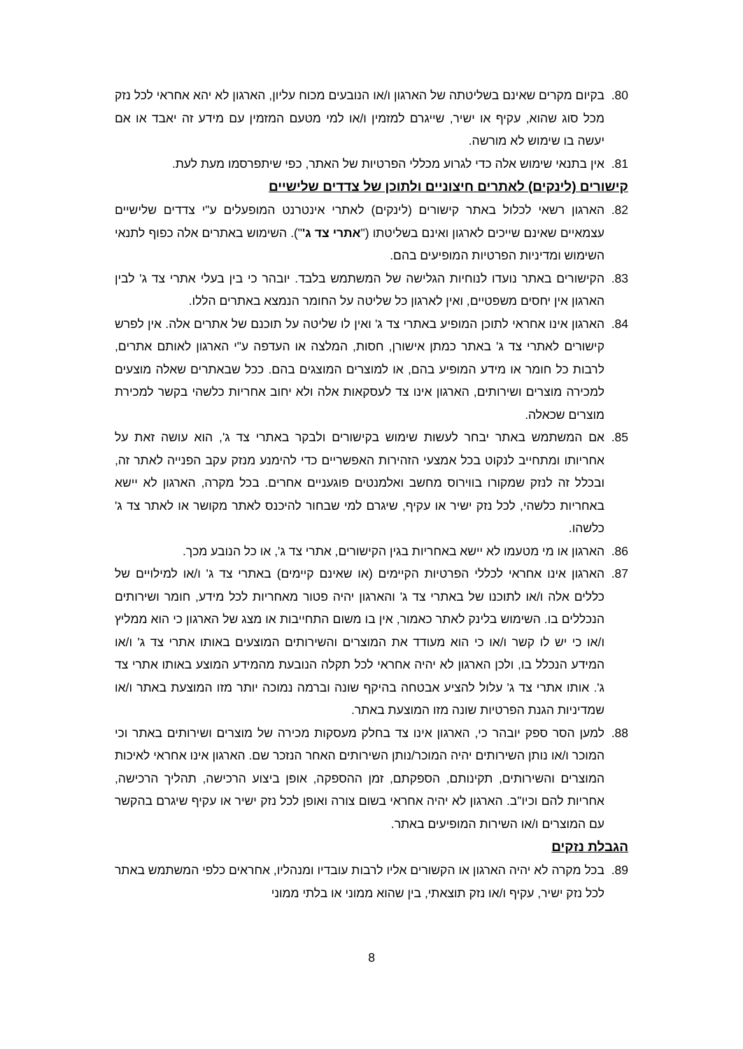80. בקיום מקרים שאינם בשליטתה של הארגון ו/או הנובעים מכוח עליון, הארגון לא יהא אחראי לכל נזק מכל סוג שהוא, עקיף או ישיר, שייגרם למזמין ו/או למי מטעם המזמין עם מידע זה יאבד או אם יעשה בו שימוש לא מורשה.
81. אין בתנאי שימוש אלה כדי לגרוע מכללי הפרטיות של האתר, כפי שיתפרסמו מעת לעת.
קישורים (לינקים) לאתרים חיצוניים ולתוכן של צדדים שלישיים
82. הארגון רשאי לכלול באתר קישורים (לינקים) לאתרי אינטרנט המופעלים ע"י צדדים שלישיים עצמאיים שאינם שייכים לארגון ואינם בשליטתו ("אתרי צד ג'"). השימוש באתרים אלה כפוף לתנאי השימוש ומדיניות הפרטיות המופיעים בהם.
83. הקישורים באתר נועדו לנוחיות הגלישה של המשתמש בלבד. יובהר כי בין בעלי אתרי צד ג' לבין הארגון אין יחסים משפטיים, ואין לארגון כל שליטה על החומר הנמצא באתרים הללו.
84. הארגון אינו אחראי לתוכן המופיע באתרי צד ג' ואין לו שליטה על תוכנם של אתרים אלה. אין לפרש קישורים לאתרי צד ג' באתר כמתן אישורן, חסות, המלצה או העדפה ע"י הארגון לאותם אתרים, לרבות כל חומר או מידע המופיע בהם, או למוצרים המוצגים בהם. ככל שבאתרים שאלה מוצעים למכירה מוצרים ושירותים, הארגון אינו צד לעסקאות אלה ולא יחוב אחריות כלשהי בקשר למכירת מוצרים שכאלה.
85. אם המשתמש באתר יבחר לעשות שימוש בקישורים ולבקר באתרי צד ג', הוא עושה זאת על אחריותו ומתחייב לנקוט בכל אמצעי הזהירות האפשריים כדי להימנע מנזק עקב הפנייה לאתר זה, ובכלל זה לנזק שמקורו בווירוס מחשב ואלמנטים פוגעניים אחרים. בכל מקרה, הארגון לא יישא באחריות כלשהי, לכל נזק ישיר או עקיף, שיגרם למי שבחור להיכנס לאתר מקושר או לאתר צד ג' כלשהו.
86. הארגון או מי מטעמו לא יישא באחריות בגין הקישורים, אתרי צד ג', או כל הנובע מכך.
87. הארגון אינו אחראי לכללי הפרטיות הקיימים (או שאינם קיימים) באתרי צד ג' ו/או למילויים של כללים אלה ו/או לתוכנו של באתרי צד ג' והארגון יהיה פטור מאחריות לכל מידע, חומר ושירותים הנכללים בו. השימוש בלינק לאתר כאמור, אין בו משום התחייבות או מצג של הארגון כי הוא ממליץ ו/או כי יש לו קשר ו/או כי הוא מעודד את המוצרים והשירותים המוצעים באותו אתרי צד ג' ו/או המידע הנכלל בו, ולכן הארגון לא יהיה אחראי לכל תקלה הנובעת מהמידע המוצע באותו אתרי צד ג'. אותו אתרי צד ג' עלול להציע אבטחה בהיקף שונה וברמה נמוכה יותר מזו המוצעת באתר ו/או שמדיניות הגנת הפרטיות שונה מזו המוצעת באתר.
88. למען הסר ספק יובהר כי, הארגון אינו צד בחלק מעסקות מכירה של מוצרים ושירותים באתר וכי המוכר ו/או נותן השירותים יהיה המוכר/נותן השירותים האחר הנזכר שם. הארגון אינו אחראי לאיכות המוצרים והשירותים, תקינותם, הספקתם, זמן ההספקה, אופן ביצוע הרכישה, תהליך הרכישה, אחריות להם וכיו"ב. הארגון לא יהיה אחראי בשום צורה ואופן לכל נזק ישיר או עקיף שיגרם בהקשר עם המוצרים ו/או השירות המופיעים באתר.
הגבלת נזקים
89. בכל מקרה לא יהיה הארגון או הקשורים אליו לרבות עובדיו ומנהליו, אחראים כלפי המשתמש באתר לכל נזק ישיר, עקיף ו/או נזק תוצאתי, בין שהוא ממוני או בלתי ממוני
8